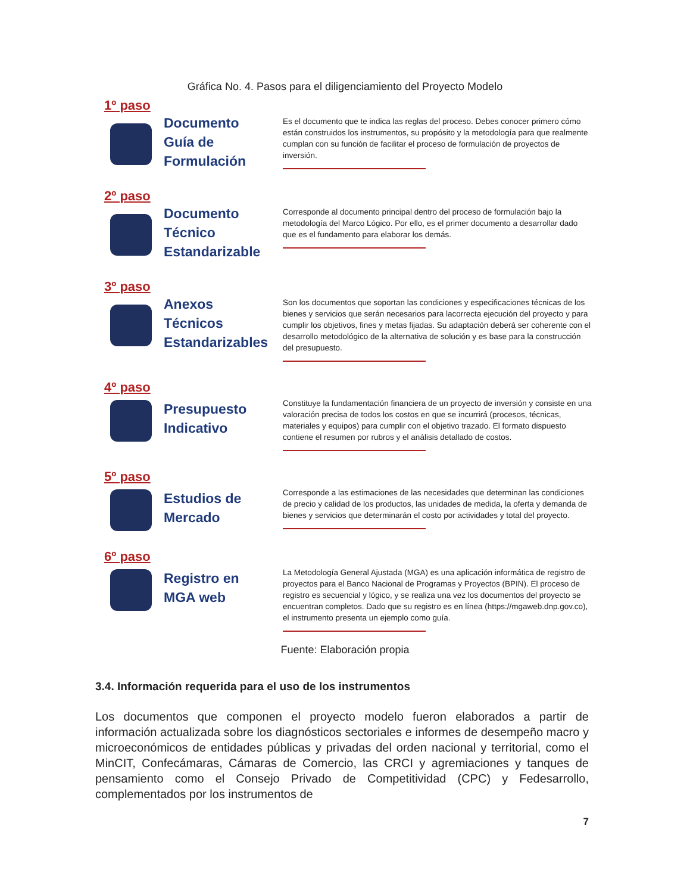Gráfica No. 4. Pasos para el diligenciamiento del Proyecto Modelo
1º paso
Documento
Guía de
Formulación
Es el documento que te indica las reglas del proceso. Debes conocer primero cómo están construidos los instrumentos, su propósito y la metodología para que realmente cumplan con su función de facilitar el proceso de formulación de proyectos de inversión.
2º paso
Documento
Técnico
Estandarizable
Corresponde al documento principal dentro del proceso de formulación bajo la metodología del Marco Lógico. Por ello, es el primer documento a desarrollar dado que es el fundamento para elaborar los demás.
3º paso
Anexos
Técnicos
Estandarizables
Son los documentos que soportan las condiciones y especificaciones técnicas de los bienes y servicios que serán necesarios para lacorrecta ejecución del proyecto y para cumplir los objetivos, fines y metas fijadas. Su adaptación deberá ser coherente con el desarrollo metodológico de la alternativa de solución y es base para la construcción del presupuesto.
4º paso
Presupuesto
Indicativo
Constituye la fundamentación financiera de un proyecto de inversión y consiste en una valoración precisa de todos los costos en que se incurrirá (procesos, técnicas, materiales y equipos) para cumplir con el objetivo trazado. El formato dispuesto contiene el resumen por rubros y el análisis detallado de costos.
5º paso
Estudios de
Mercado
Corresponde a las estimaciones de las necesidades que determinan las condiciones de precio y calidad de los productos, las unidades de medida, la oferta y demanda de bienes y servicios que determinarán el costo por actividades y total del proyecto.
6º paso
Registro en
MGA web
La Metodología General Ajustada (MGA) es una aplicación informática de registro de proyectos para el Banco Nacional de Programas y Proyectos (BPIN). El proceso de registro es secuencial y lógico, y se realiza una vez los documentos del proyecto se encuentran completos. Dado que su registro es en línea (https://mgaweb.dnp.gov.co), el instrumento presenta un ejemplo como guía.
Fuente: Elaboración propia
3.4. Información requerida para el uso de los instrumentos
Los documentos que componen el proyecto modelo fueron elaborados a partir de información actualizada sobre los diagnósticos sectoriales e informes de desempeño macro y microeconómicos de entidades públicas y privadas del orden nacional y territorial, como el MinCIT, Confecámaras, Cámaras de Comercio, las CRCI y agremiaciones y tanques de pensamiento como el Consejo Privado de Competitividad (CPC) y Fedesarrollo, complementados por los instrumentos de
7